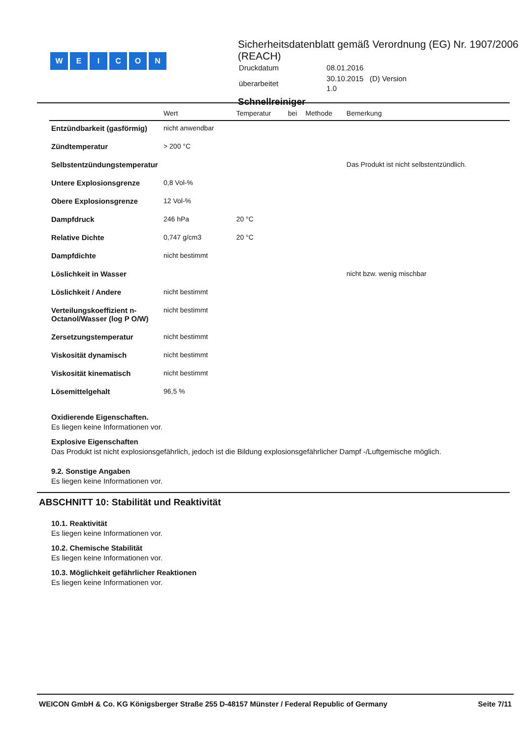WEICON
Sicherheitsdatenblatt gemäß Verordnung (EG) Nr. 1907/2006 (REACH)
| Druckdatum | 08.01.2016 |
| überarbeitet | 30.10.2015 (D) Version 1.0 |
Schnellreiniger
| | Wert | Temperatur | bei | Methode | Bemerkung |
| --- | --- | --- | --- | --- | --- |
| Entzündbarkeit (gasförmig) | nicht anwendbar | | | | |
| Zündtemperatur | > 200 °C | | | | |
| Selbstentzündungstemperatur | | | | | Das Produkt ist nicht selbstentzündlich. |
| Untere Explosionsgrenze | 0,8 Vol-% | | | | |
| Obere Explosionsgrenze | 12 Vol-% | | | | |
| Dampfdruck | 246 hPa | 20 °C | | | |
| Relative Dichte | 0,747 g/cm3 | 20 °C | | | |
| Dampfdichte | nicht bestimmt | | | | |
| Löslichkeit in Wasser | | | | | nicht bzw. wenig mischbar |
| Löslichkeit / Andere | nicht bestimmt | | | | |
| Verteilungskoeffizient n-Octanol/Wasser (log P O/W) | nicht bestimmt | | | | |
| Zersetzungstemperatur | nicht bestimmt | | | | |
| Viskosität dynamisch | nicht bestimmt | | | | |
| Viskosität kinematisch | nicht bestimmt | | | | |
| Lösemittelgehalt | 96,5 % | | | | |
Oxidierende Eigenschaften.
Es liegen keine Informationen vor.
Explosive Eigenschaften
Das Produkt ist nicht explosionsgefährlich, jedoch ist die Bildung explosionsgefährlicher Dampf -/Luftgemische möglich.
9.2. Sonstige Angaben
Es liegen keine Informationen vor.
ABSCHNITT 10: Stabilität und Reaktivität
10.1. Reaktivität
Es liegen keine Informationen vor.
10.2. Chemische Stabilität
Es liegen keine Informationen vor.
10.3. Möglichkeit gefährlicher Reaktionen
Es liegen keine Informationen vor.
WEICON GmbH & Co. KG Königsberger Straße 255 D-48157 Münster / Federal Republic of Germany Seite 7/11